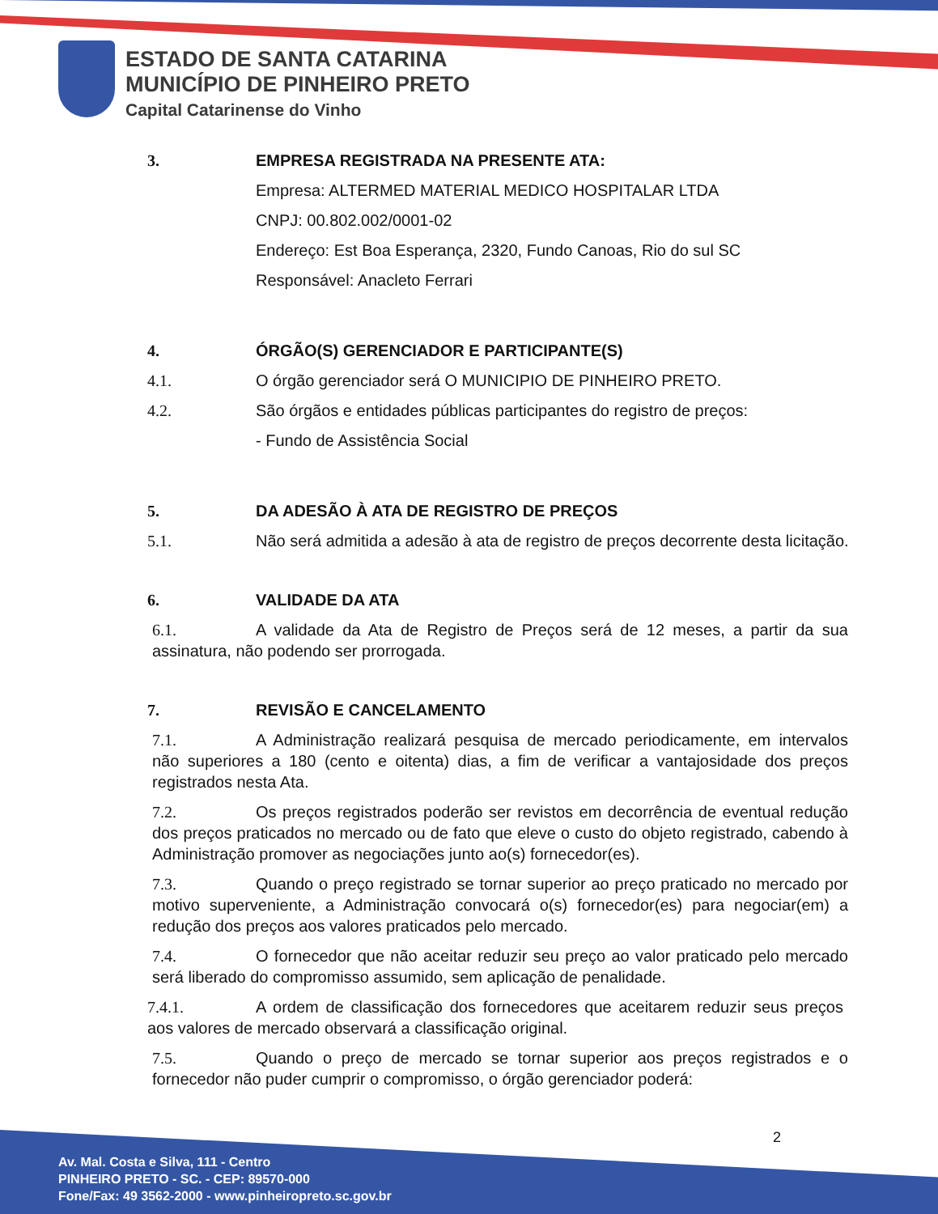ESTADO DE SANTA CATARINA
MUNICÍPIO DE PINHEIRO PRETO
Capital Catarinense do Vinho
3. EMPRESA REGISTRADA NA PRESENTE ATA:
Empresa: ALTERMED MATERIAL MEDICO HOSPITALAR LTDA
CNPJ: 00.802.002/0001-02
Endereço: Est Boa Esperança, 2320, Fundo Canoas, Rio do sul SC
Responsável: Anacleto Ferrari
4. ÓRGÃO(S) GERENCIADOR E PARTICIPANTE(S)
4.1. O órgão gerenciador será O MUNICIPIO DE PINHEIRO PRETO.
4.2. São órgãos e entidades públicas participantes do registro de preços:
- Fundo de Assistência Social
5. DA ADESÃO À ATA DE REGISTRO DE PREÇOS
5.1. Não será admitida a adesão à ata de registro de preços decorrente desta licitação.
6. VALIDADE DA ATA
6.1. A validade da Ata de Registro de Preços será de 12 meses, a partir da sua assinatura, não podendo ser prorrogada.
7. REVISÃO E CANCELAMENTO
7.1. A Administração realizará pesquisa de mercado periodicamente, em intervalos não superiores a 180 (cento e oitenta) dias, a fim de verificar a vantajosidade dos preços registrados nesta Ata.
7.2. Os preços registrados poderão ser revistos em decorrência de eventual redução dos preços praticados no mercado ou de fato que eleve o custo do objeto registrado, cabendo à Administração promover as negociações junto ao(s) fornecedor(es).
7.3. Quando o preço registrado se tornar superior ao preço praticado no mercado por motivo superveniente, a Administração convocará o(s) fornecedor(es) para negociar(em) a redução dos preços aos valores praticados pelo mercado.
7.4. O fornecedor que não aceitar reduzir seu preço ao valor praticado pelo mercado será liberado do compromisso assumido, sem aplicação de penalidade.
7.4.1. A ordem de classificação dos fornecedores que aceitarem reduzir seus preços aos valores de mercado observará a classificação original.
7.5. Quando o preço de mercado se tornar superior aos preços registrados e o fornecedor não puder cumprir o compromisso, o órgão gerenciador poderá:
2
Av. Mal. Costa e Silva, 111 - Centro
PINHEIRO PRETO - SC. - CEP: 89570-000
Fone/Fax: 49 3562-2000 - www.pinheiropreto.sc.gov.br